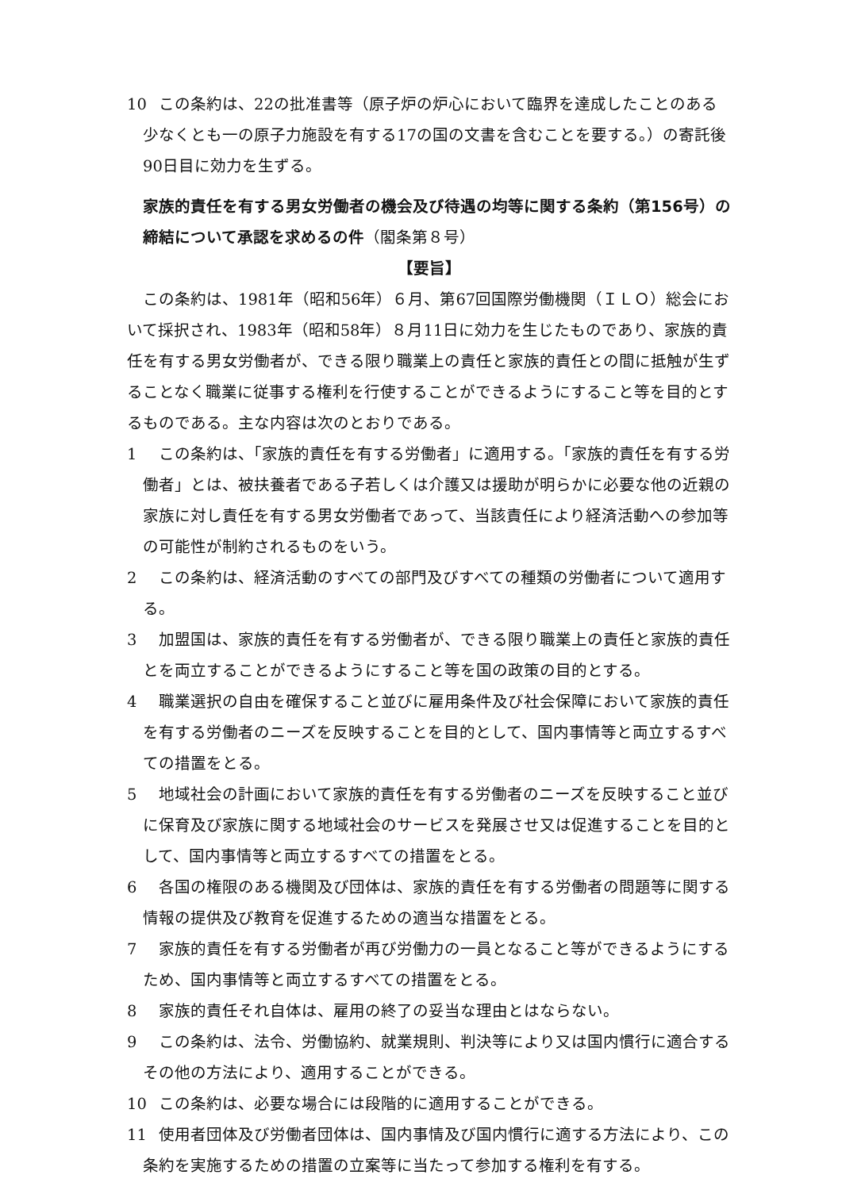10 この条約は、22の批准書等（原子炉の炉心において臨界を達成したことのある少なくとも一の原子力施設を有する17の国の文書を含むことを要する。）の寄託後90日目に効力を生ずる。
家族的責任を有する男女労働者の機会及び待遇の均等に関する条約（第156号）の締結について承認を求めるの件（閣条第８号）
【要旨】
この条約は、1981年（昭和56年）６月、第67回国際労働機関（ＩＬＯ）総会において採択され、1983年（昭和58年）８月11日に効力を生じたものであり、家族的責任を有する男女労働者が、できる限り職業上の責任と家族的責任との間に抵触が生ずることなく職業に従事する権利を行使することができるようにすること等を目的とするものである。主な内容は次のとおりである。
1 この条約は、「家族的責任を有する労働者」に適用する。「家族的責任を有する労働者」とは、被扶養者である子若しくは介護又は援助が明らかに必要な他の近親の家族に対し責任を有する男女労働者であって、当該責任により経済活動への参加等の可能性が制約されるものをいう。
2 この条約は、経済活動のすべての部門及びすべての種類の労働者について適用する。
3 加盟国は、家族的責任を有する労働者が、できる限り職業上の責任と家族的責任とを両立することができるようにすること等を国の政策の目的とする。
4 職業選択の自由を確保すること並びに雇用条件及び社会保障において家族的責任を有する労働者のニーズを反映することを目的として、国内事情等と両立するすべての措置をとる。
5 地域社会の計画において家族的責任を有する労働者のニーズを反映すること並びに保育及び家族に関する地域社会のサービスを発展させ又は促進することを目的として、国内事情等と両立するすべての措置をとる。
6 各国の権限のある機関及び団体は、家族的責任を有する労働者の問題等に関する情報の提供及び教育を促進するための適当な措置をとる。
7 家族的責任を有する労働者が再び労働力の一員となること等ができるようにするため、国内事情等と両立するすべての措置をとる。
8 家族的責任それ自体は、雇用の終了の妥当な理由とはならない。
9 この条約は、法令、労働協約、就業規則、判決等により又は国内慣行に適合するその他の方法により、適用することができる。
10 この条約は、必要な場合には段階的に適用することができる。
11 使用者団体及び労働者団体は、国内事情及び国内慣行に適する方法により、この条約を実施するための措置の立案等に当たって参加する権利を有する。